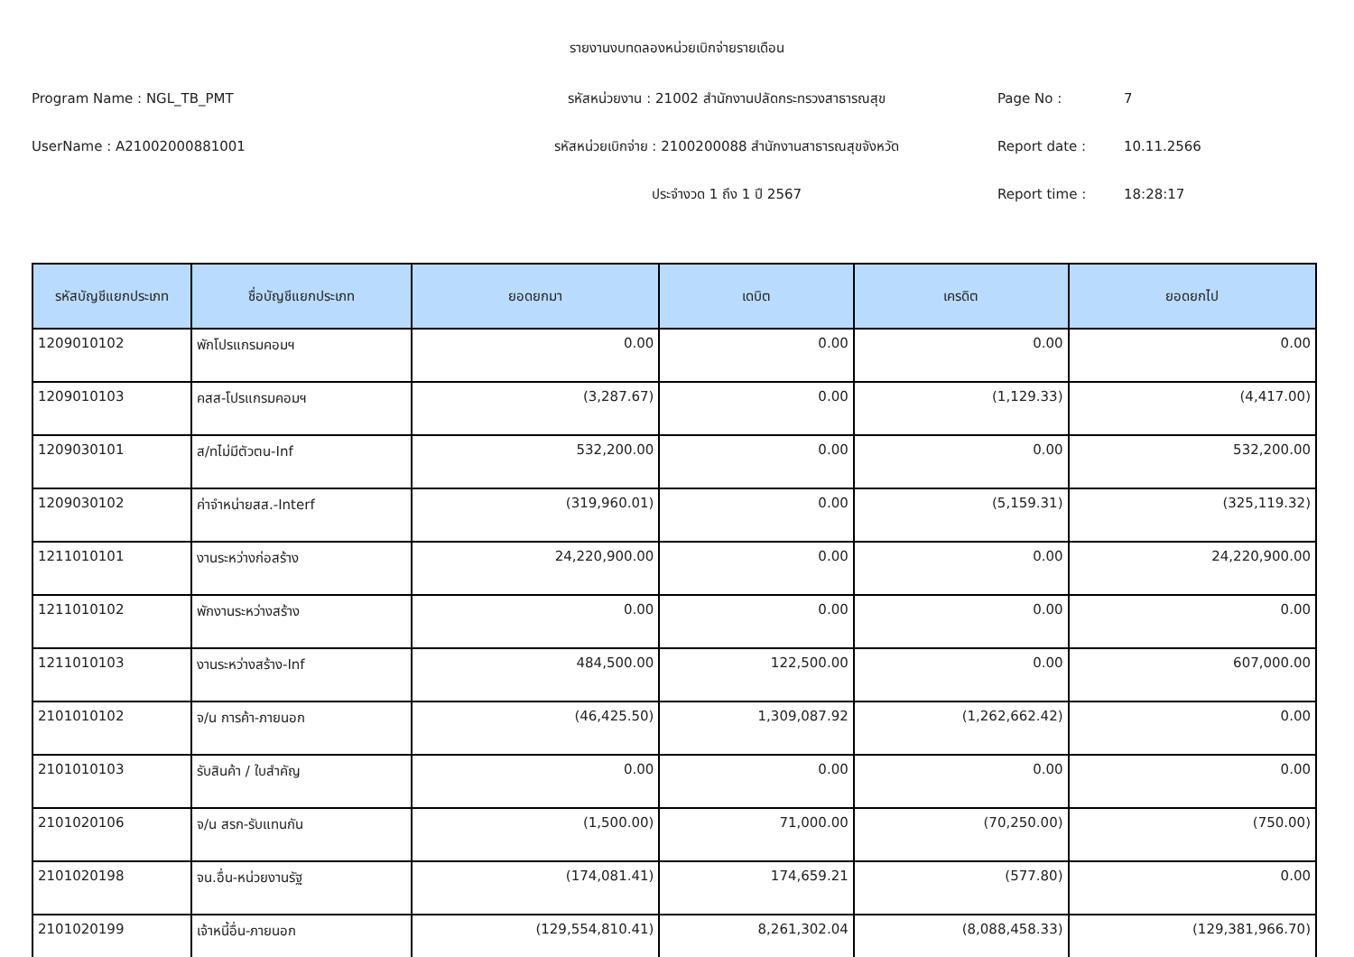รายงานงบทดลองหน่วยเบิกจ่ายรายเดือน
Program Name : NGL_TB_PMT
รหัสหน่วยงาน : 21002 สำนักงานปลัดกระทรวงสาธารณสุข
Page No :
7
UserName : A21002000881001
รหัสหน่วยเบิกจ่าย : 2100200088 สำนักงานสาธารณสุขจังหวัด
Report date :
10.11.2566
ประจำงวด 1 ถึง 1 ปี 2567
Report time :
18:28:17
| รหัสบัญชีแยกประเภท | ชื่อบัญชีแยกประเภท | ยอดยกมา | เดบิต | เครดิต | ยอดยกไป |
| --- | --- | --- | --- | --- | --- |
| 1209010102 | พักโปรแกรมคอมฯ | 0.00 | 0.00 | 0.00 | 0.00 |
| 1209010103 | คสส-โปรแกรมคอมฯ | (3,287.67) | 0.00 | (1,129.33) | (4,417.00) |
| 1209030101 | ส/ทไม่มีตัวตน-Inf | 532,200.00 | 0.00 | 0.00 | 532,200.00 |
| 1209030102 | ค่าจำหน่ายสส.-Interf | (319,960.01) | 0.00 | (5,159.31) | (325,119.32) |
| 1211010101 | งานระหว่างก่อสร้าง | 24,220,900.00 | 0.00 | 0.00 | 24,220,900.00 |
| 1211010102 | พักงานระหว่างสร้าง | 0.00 | 0.00 | 0.00 | 0.00 |
| 1211010103 | งานระหว่างสร้าง-Inf | 484,500.00 | 122,500.00 | 0.00 | 607,000.00 |
| 2101010102 | จ/น การค้า-ภายนอก | (46,425.50) | 1,309,087.92 | (1,262,662.42) | 0.00 |
| 2101010103 | รับสินค้า / ใบสำคัญ | 0.00 | 0.00 | 0.00 | 0.00 |
| 2101020106 | จ/น สรก-รับแทนกัน | (1,500.00) | 71,000.00 | (70,250.00) | (750.00) |
| 2101020198 | จน.อื่น-หน่วยงานรัฐ | (174,081.41) | 174,659.21 | (577.80) | 0.00 |
| 2101020199 | เจ้าหนี้อื่น-ภายนอก | (129,554,810.41) | 8,261,302.04 | (8,088,458.33) | (129,381,966.70) |